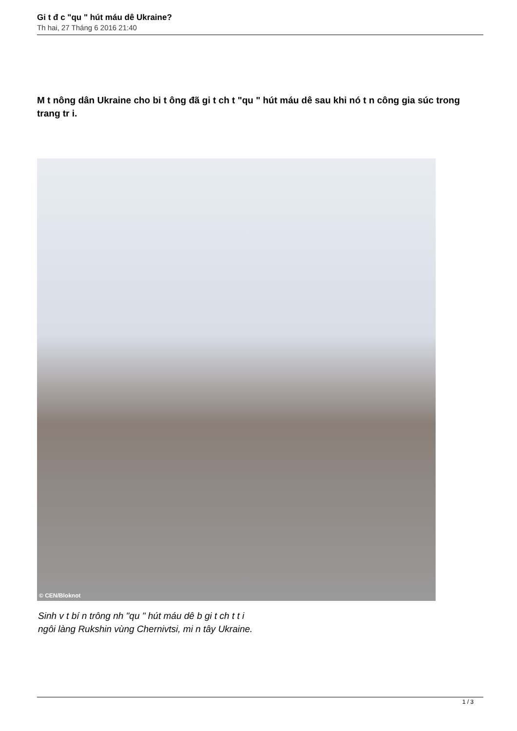Gi t đ c "qu " hút máu dê Ukraine?
Th hai, 27 Tháng 6 2016 21:40
M t nông dân Ukraine cho bi t ông đã gi t ch t "qu " hút máu dê sau khi nó t n công gia súc trong trang tr i.
© CEN/Bloknot
Sinh v t bí n trông nh "qu " hút máu dê b gi t ch t t i
ngôi làng Rukshin vùng Chernivtsi, mi n tây Ukraine.
1 / 3